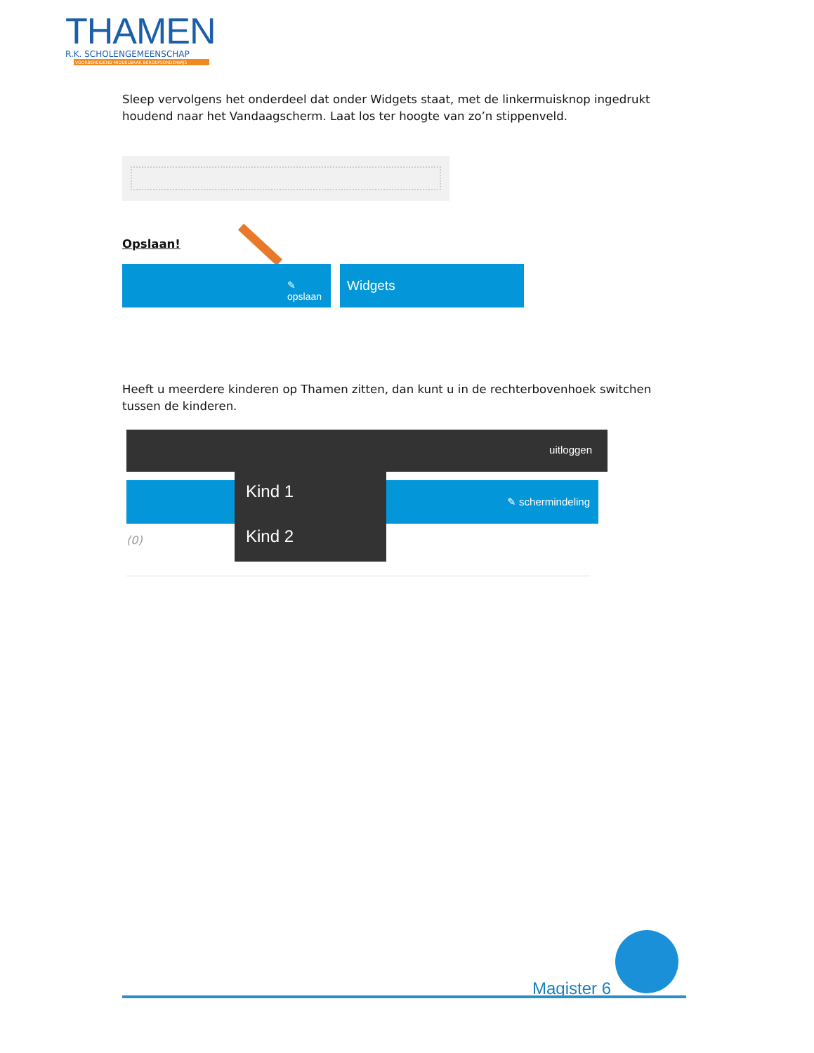THAMEN
R.K. SCHOLENGEMEENSCHAP
VOORBEREIDEND MIDDELBAAR BEROEPSONDERWIJS
Sleep vervolgens het onderdeel dat onder Widgets staat, met de linkermuisknop ingedrukt houdend naar het Vandaagscherm. Laat los ter hoogte van zo’n stippenveld.
Opslaan!
✎ opslaan Widgets
Heeft u meerdere kinderen op Thamen zitten, dan kunt u in de rechterbovenhoek switchen tussen de kinderen.
uitloggen
✎ schermindeling
(0)
Kind 1
Kind 2
Magister 6